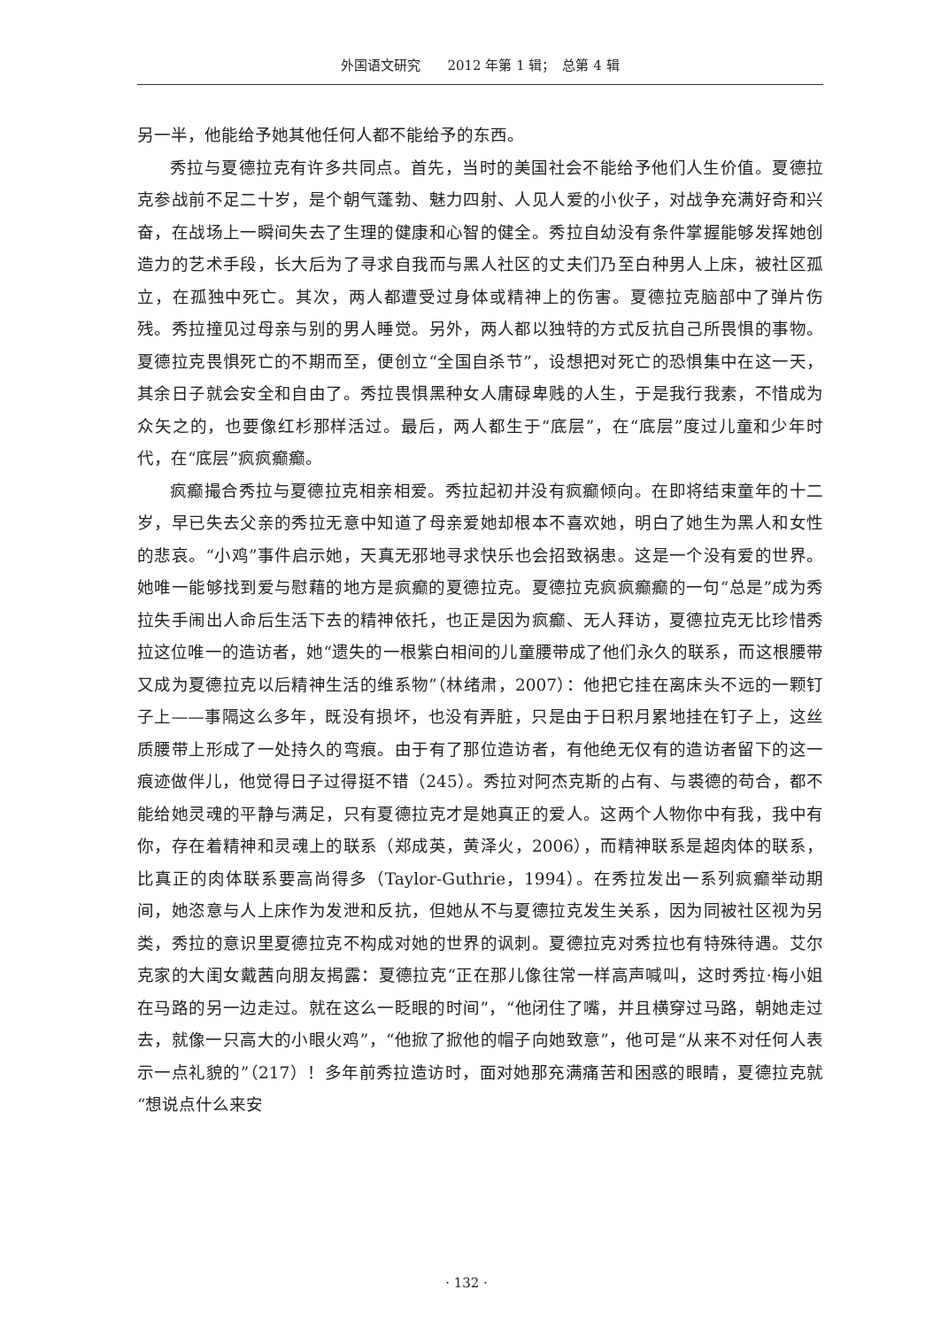外国语文研究　　2012 年第 1 辑；　总第 4 辑
另一半，他能给予她其他任何人都不能给予的东西。
秀拉与夏德拉克有许多共同点。首先，当时的美国社会不能给予他们人生价值。夏德拉克参战前不足二十岁，是个朝气蓬勃、魅力四射、人见人爱的小伙子，对战争充满好奇和兴奋，在战场上一瞬间失去了生理的健康和心智的健全。秀拉自幼没有条件掌握能够发挥她创造力的艺术手段，长大后为了寻求自我而与黑人社区的丈夫们乃至白种男人上床，被社区孤立，在孤独中死亡。其次，两人都遭受过身体或精神上的伤害。夏德拉克脑部中了弹片伤残。秀拉撞见过母亲与别的男人睡觉。另外，两人都以独特的方式反抗自己所畏惧的事物。夏德拉克畏惧死亡的不期而至，便创立“全国自杀节”，设想把对死亡的恐惧集中在这一天，其余日子就会安全和自由了。秀拉畏惧黑种女人庸碌卑贱的人生，于是我行我素，不惜成为众矢之的，也要像红杉那样活过。最后，两人都生于“底层”，在“底层”度过儿童和少年时代，在“底层”疯疯癫癫。
疯癫撮合秀拉与夏德拉克相亲相爱。秀拉起初并没有疯癫倾向。在即将结束童年的十二岁，早已失去父亲的秀拉无意中知道了母亲爱她却根本不喜欢她，明白了她生为黑人和女性的悲哀。“小鸡”事件启示她，天真无邪地寻求快乐也会招致祸患。这是一个没有爱的世界。她唯一能够找到爱与慰藉的地方是疯癫的夏德拉克。夏德拉克疯疯癫癫的一句“总是”成为秀拉失手闹出人命后生活下去的精神依托，也正是因为疯癫、无人拜访，夏德拉克无比珍惜秀拉这位唯一的造访者，她“遗失的一根紫白相间的儿童腰带成了他们永久的联系，而这根腰带又成为夏德拉克以后精神生活的维系物”（林绪肃，2007）：他把它挂在离床头不远的一颗钉子上——事隔这么多年，既没有损坏，也没有弄脏，只是由于日积月累地挂在钉子上，这丝质腰带上形成了一处持久的弯痕。由于有了那位造访者，有他绝无仅有的造访者留下的这一痕迹做伴儿，他觉得日子过得挺不错（245）。秀拉对阿杰克斯的占有、与裘德的苟合，都不能给她灵魂的平静与满足，只有夏德拉克才是她真正的爱人。这两个人物你中有我，我中有你，存在着精神和灵魂上的联系（郑成英，黄泽火，2006），而精神联系是超肉体的联系，比真正的肉体联系要高尚得多（Taylor-Guthrie，1994）。在秀拉发出一系列疯癫举动期间，她恣意与人上床作为发泄和反抗，但她从不与夏德拉克发生关系，因为同被社区视为另类，秀拉的意识里夏德拉克不构成对她的世界的讽刺。夏德拉克对秀拉也有特殊待遇。艾尔克家的大闺女戴茜向朋友揭露：夏德拉克“正在那儿像往常一样高声喊叫，这时秀拉·梅小姐在马路的另一边走过。就在这么一眨眼的时间”，“他闭住了嘴，并且横穿过马路，朝她走过去，就像一只高大的小眼火鸡”，“他掀了掀他的帽子向她致意”，他可是“从来不对任何人表示一点礼貌的”（217）！多年前秀拉造访时，面对她那充满痛苦和困惑的眼睛，夏德拉克就“想说点什么来安
· 132 ·